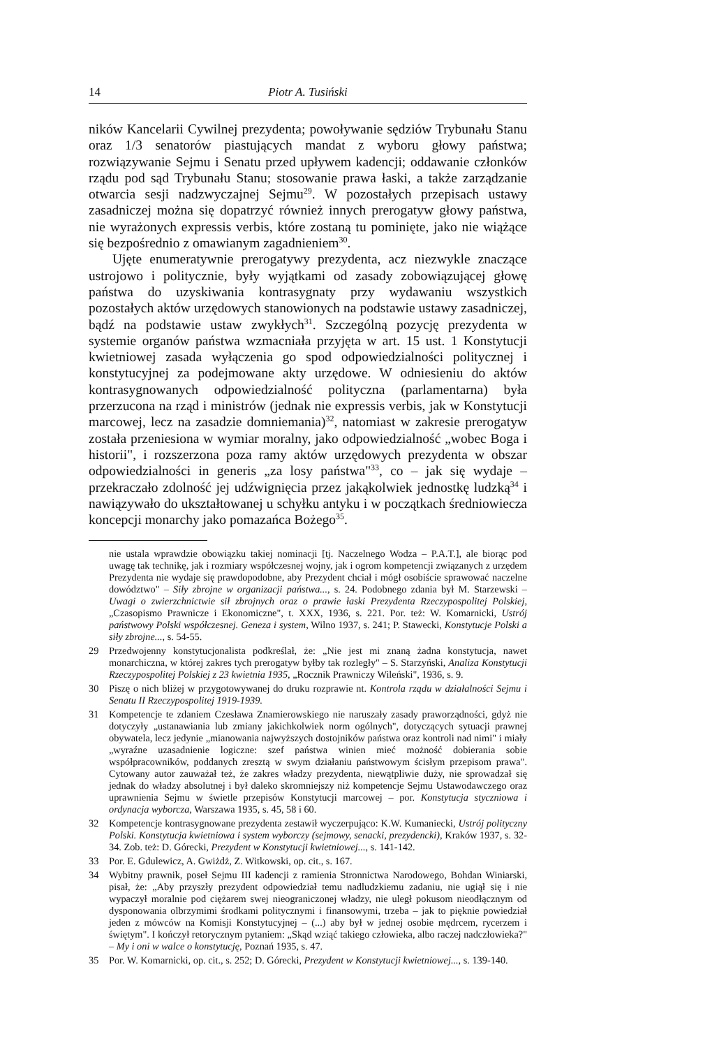14 Piotr A. Tusiński
ników Kancelarii Cywilnej prezydenta; powoływanie sędziów Trybunału Stanu oraz 1/3 senatorów piastujących mandat z wyboru głowy państwa; rozwiązywanie Sejmu i Senatu przed upływem kadencji; oddawanie członków rządu pod sąd Trybunału Stanu; stosowanie prawa łaski, a także zarządzanie otwarcia sesji nadzwyczajnej Sejmu<sup>29</sup>. W pozostałych przepisach ustawy zasadniczej można się dopatrzyć również innych prerogatyw głowy państwa, nie wyrażonych expressis verbis, które zostaną tu pominięte, jako nie wiążące się bezpośrednio z omawianym zagadnieniem<sup>30</sup>.
Ujęte enumeratywnie prerogatywy prezydenta, acz niezwykle znaczące ustrojowo i politycznie, były wyjątkami od zasady zobowiązującej głowę państwa do uzyskiwania kontrasygnaty przy wydawaniu wszystkich pozostałych aktów urzędowych stanowionych na podstawie ustawy zasadniczej, bądź na podstawie ustaw zwykłych<sup>31</sup>. Szczególną pozycję prezydenta w systemie organów państwa wzmacniała przyjęta w art. 15 ust. 1 Konstytucji kwietniowej zasada wyłączenia go spod odpowiedzialności politycznej i konstytucyjnej za podejmowane akty urzędowe. W odniesieniu do aktów kontrasygnowanych odpowiedzialność polityczna (parlamentarna) była przerzucona na rząd i ministrów (jednak nie expressis verbis, jak w Konstytucji marcowej, lecz na zasadzie domniemania)<sup>32</sup>, natomiast w zakresie prerogatyw została przeniesiona w wymiar moralny, jako odpowiedzialność „wobec Boga i historii", i rozszerzona poza ramy aktów urzędowych prezydenta w obszar odpowiedzialności in generis „za losy państwa"<sup>33</sup>, co – jak się wydaje – przekraczało zdolność jej udźwignięcia przez jakąkolwiek jednostkę ludzką<sup>34</sup> i nawiązywało do ukształtowanej u schyłku antyku i w początkach średniowiecza koncepcji monarchy jako pomazańca Bożego<sup>35</sup>.
nie ustala wprawdzie obowiązku takiej nominacji [tj. Naczelnego Wodza – P.A.T.], ale biorąc pod uwagę tak technikę, jak i rozmiary współczesnej wojny, jak i ogrom kompetencji związanych z urzędem Prezydenta nie wydaje się prawdopodobne, aby Prezydent chciał i mógł osobiście sprawować naczelne dowództwo" – Siły zbrojne w organizacji państwa..., s. 24. Podobnego zdania był M. Starzewski – Uwagi o zwierzchnictwie sił zbrojnych oraz o prawie łaski Prezydenta Rzeczypospolitej Polskiej, „Czasopismo Prawnicze i Ekonomiczne", t. XXX, 1936, s. 221. Por. też: W. Komarnicki, Ustrój państwowy Polski współczesnej. Geneza i system, Wilno 1937, s. 241; P. Stawecki, Konstytucje Polski a siły zbrojne..., s. 54-55.
29 Przedwojenny konstytucjonalista podkreślał, że: „Nie jest mi znaną żadna konstytucja, nawet monarchiczna, w której zakres tych prerogatyw byłby tak rozległy" – S. Starzyński, Analiza Konstytucji Rzeczypospolitej Polskiej z 23 kwietnia 1935, „Rocznik Prawniczy Wileński", 1936, s. 9.
30 Piszę o nich bliżej w przygotowywanej do druku rozprawie nt. Kontrola rządu w działalności Sejmu i Senatu II Rzeczypospolitej 1919-1939.
31 Kompetencje te zdaniem Czesława Znamierowskiego nie naruszały zasady praworządności, gdyż nie dotyczyły „ustanawiania lub zmiany jakichkolwiek norm ogólnych", dotyczących sytuacji prawnej obywatela, lecz jedynie „mianowania najwyższych dostojników państwa oraz kontroli nad nimi" i miały „wyraźne uzasadnienie logiczne: szef państwa winien mieć możność dobierania sobie współpracowników, poddanych zresztą w swym działaniu państwowym ścisłym przepisom prawa". Cytowany autor zauważał też, że zakres władzy prezydenta, niewątpliwie duży, nie sprowadzał się jednak do władzy absolutnej i był daleko skromniejszy niż kompetencje Sejmu Ustawodawczego oraz uprawnienia Sejmu w świetle przepisów Konstytucji marcowej – por. Konstytucja styczniowa i ordynacja wyborcza, Warszawa 1935, s. 45, 58 i 60.
32 Kompetencje kontrasygnowane prezydenta zestawił wyczerpująco: K.W. Kumaniecki, Ustrój polityczny Polski. Konstytucja kwietniowa i system wyborczy (sejmowy, senacki, prezydencki), Kraków 1937, s. 32-34. Zob. też: D. Górecki, Prezydent w Konstytucji kwietniowej..., s. 141-142.
33 Por. E. Gdulewicz, A. Gwiżdż, Z. Witkowski, op. cit., s. 167.
34 Wybitny prawnik, poseł Sejmu III kadencji z ramienia Stronnictwa Narodowego, Bohdan Winiarski, pisał, że: „Aby przyszły prezydent odpowiedział temu nadludzkiemu zadaniu, nie ugiął się i nie wypaczył moralnie pod ciężarem swej nieograniczonej władzy, nie uległ pokusom nieodłącznym od dysponowania olbrzymimi środkami politycznymi i finansowymi, trzeba – jak to pięknie powiedział jeden z mówców na Komisji Konstytucyjnej – (...) aby był w jednej osobie mędrcem, rycerzem i świętym". I kończył retorycznym pytaniem: „Skąd wziąć takiego człowieka, albo raczej nadczłowieka?" – My i oni w walce o konstytucję, Poznań 1935, s. 47.
35 Por. W. Komarnicki, op. cit., s. 252; D. Górecki, Prezydent w Konstytucji kwietniowej..., s. 139-140.